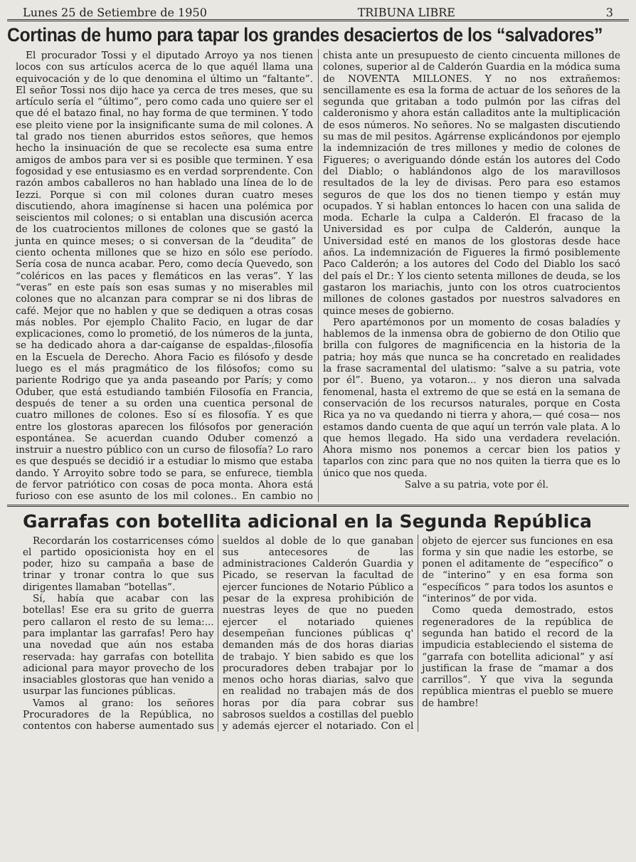Lunes 25 de Setiembre de 1950 TRIBUNA LIBRE 3
Cortinas de humo para tapar los grandes desaciertos de los “salvadores”
El procurador Tossi y el diputado Arroyo ya nos tienen locos con sus artículos acerca de lo que aquél llama una equivocación y de lo que denomina el último un “faltante”. El señor Tossi nos dijo hace ya cerca de tres meses, que su artículo sería el “último”, pero como cada uno quiere ser el que dé el batazo final, no hay forma de que terminen. Y todo ese pleito viene por la insignificante suma de mil colones. A tal grado nos tienen aburridos estos señores, que hemos hecho la insinuación de que se recolecte esa suma entre amigos de ambos para ver si es posible que terminen. Y esa fogosidad y ese entusiasmo es en verdad sorprendente. Con razón ambos caballeros no han hablado una línea de lo de Iezzi. Porque si con mil colones duran cuatro meses discutiendo, ahora imagínense si hacen una polémica por seiscientos mil colones; o si entablan una discusión acerca de los cuatrocientos millones de colones que se gastó la junta en quince meses; o si conversan de la “deudita” de ciento ochenta millones que se hizo en sólo ese período. Sería cosa de nunca acabar. Pero, como decía Quevedo, son “coléricos en las paces y flemáticos en las veras”. Y las “veras” en este país son esas sumas y no miserables mil colones que no alcanzan para comprar se ni dos libras de café. Mejor que no hablen y que se dediquen a otras cosas más nobles. Por ejemplo Chalito Facio, en lugar de dar explicaciones, como lo prometió, de los números de la junta, se ha dedicado ahora a dar-caíganse de espaldas-,filosofía en la Escuela de Derecho. Ahora Facio es filósofo y desde luego es el más pragmático de los filósofos; como su pariente Rodrigo que ya anda paseando por París; y como Oduber, que está estudiando también Filosofía en Francia, después de tener a su orden una cuentica personal de cuatro millones de colones. Eso sí es filosofía. Y es que entre los glostoras aparecen los filósofos por generación espontánea. Se acuerdan cuando Oduber comenzó a instruir a nuestro público con un curso de filosofía? Lo raro es que después se decidió ir a estudiar lo mismo que estaba dando. Y Arroyito sobre todo se para, se enfurece, tiembla de fervor patriótico con cosas de poca monta. Ahora está furioso con ese asunto de los mil colones.. En cambio no chista ante un presupuesto de ciento cincuenta millones de colones, superior al de Calderón Guardia en la módica suma de NOVENTA MILLONES. Y no nos extrañemos: sencillamente es esa la forma de actuar de los señores de la segunda que gritaban a todo pulmón por las cifras del calderonismo y ahora están calladitos ante la multiplicación de esos números. No señores. No se malgasten discutiendo su mas de mil pesitos. Agárrense explicándonos por ejemplo la indemnización de tres millones y medio de colones de Figueres; o averiguando dónde están los autores del Codo del Diablo; o hablándonos algo de los maravillosos resultados de la ley de divisas. Pero para eso estamos seguros de que los dos no tienen tiempo y están muy ocupados. Y si hablan entonces lo hacen con una salida de moda. Echarle la culpa a Calderón. El fracaso de la Universidad es por culpa de Calderón, aunque la Universidad esté en manos de los glostoras desde hace años. La indemnización de Figueres la firmó posiblemente Paco Calderón; a los autores del Codo del Diablo los sacó del país el Dr.: Y los ciento setenta millones de deuda, se los gastaron los mariachis, junto con los otros cuatrocientos millones de colones gastados por nuestros salvadores en quince meses de gobierno.
Pero apartémonos por un momento de cosas baladíes y hablemos de la inmensa obra de gobierno de don Otilio que brilla con fulgores de magnificencia en la historia de la patria; hoy más que nunca se ha concretado en realidades la frase sacramental del ulatismo: “salve a su patria, vote por él”. Bueno, ya votaron... y nos dieron una salvada fenomenal, hasta el extremo de que se está en la semana de conservación de los recursos naturales, porque en Costa Rica ya no va quedando ni tierra y ahora,— qué cosa— nos estamos dando cuenta de que aquí un terrón vale plata. A lo que hemos llegado. Ha sido una verdadera revelación. Ahora mismo nos ponemos a cercar bien los patios y taparlos con zinc para que no nos quiten la tierra que es lo único que nos queda.
Salve a su patria, vote por él.
Garrafas con botellita adicional en la Segunda República
Recordarán los costarricenses cómo el partido oposicionista hoy en el poder, hizo su campaña a base de trinar y tronar contra lo que sus dirigentes llamaban “botellas”.
Sí, había que acabar con las botellas! Ese era su grito de guerra pero callaron el resto de su lema:... para implantar las garrafas! Pero hay una novedad que aún nos estaba reservada: hay garrafas con botellita adicional para mayor provecho de los insaciables glostoras que han venido a usurpar las funciones públicas.
Vamos al grano: los señores Procuradores de la República, no contentos con haberse aumentado sus sueldos al doble de lo que ganaban sus antecesores de las administraciones Calderón Guardia y Picado, se reservan la facultad de ejercer funciones de Notario Público a pesar de la expresa prohibición de nuestras leyes de que no pueden ejercer el notariado quienes desempeñan funciones públicas q' demanden más de dos horas diarias de trabajo. Y bien sabido es que los procuradores deben trabajar por lo menos ocho horas diarias, salvo que en realidad no trabajen más de dos horas por día para cobrar sus sabrosos sueldos a costillas del pueblo y además ejercer el notariado. Con el objeto de ejercer sus funciones en esa forma y sin que nadie les estorbe, se ponen el aditamente de “específico” o de “interino” y en esa forma son “específicos ” para todos los asuntos e “interinos” de por vida.
Como queda demostrado, estos regeneradores de la república de segunda han batido el record de la impudicia estableciendo el sistema de “garrafa con botellita adicional” y así justifican la frase de “mamar a dos carrillos”. Y que viva la segunda república mientras el pueblo se muere de hambre!